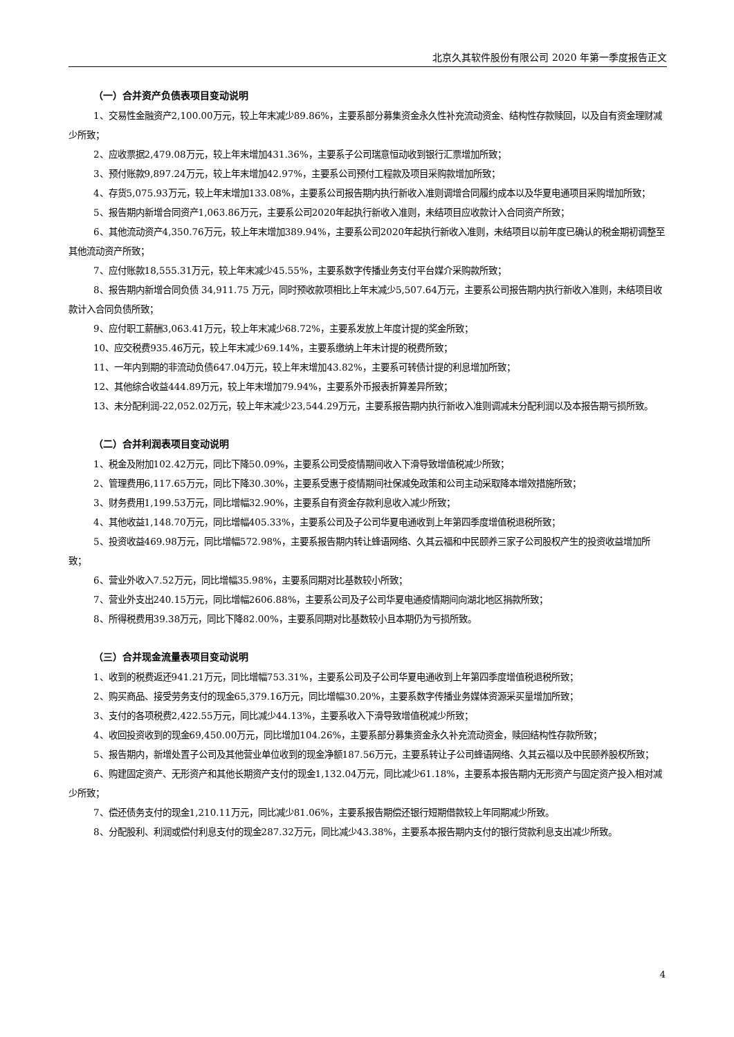北京久其软件股份有限公司 2020 年第一季度报告正文
（一）合并资产负债表项目变动说明
1、交易性金融资产2,100.00万元，较上年末减少89.86%，主要系部分募集资金永久性补充流动资金、结构性存款赎回，以及自有资金理财减少所致；
2、应收票据2,479.08万元，较上年末增加431.36%，主要系子公司瑞意恒动收到银行汇票增加所致；
3、预付账款9,897.24万元，较上年末增加42.97%，主要系公司预付工程款及项目采购款增加所致；
4、存货5,075.93万元，较上年末增加133.08%，主要系公司报告期内执行新收入准则调增合同履约成本以及华夏电通项目采购增加所致；
5、报告期内新增合同资产1,063.86万元，主要系公司2020年起执行新收入准则，未结项目应收款计入合同资产所致；
6、其他流动资产4,350.76万元，较上年末增加389.94%，主要系公司2020年起执行新收入准则，未结项目以前年度已确认的税金期初调整至其他流动资产所致；
7、应付账款18,555.31万元，较上年末减少45.55%，主要系数字传播业务支付平台媒介采购款所致；
8、报告期内新增合同负债 34,911.75 万元，同时预收款项相比上年末减少5,507.64万元，主要系公司报告期内执行新收入准则，未结项目收款计入合同负债所致；
9、应付职工薪酬3,063.41万元，较上年末减少68.72%，主要系发放上年度计提的奖金所致；
10、应交税费935.46万元，较上年末减少69.14%，主要系缴纳上年末计提的税费所致；
11、一年内到期的非流动负债647.04万元，较上年末增加43.82%，主要系可转债计提的利息增加所致；
12、其他综合收益444.89万元，较上年末增加79.94%，主要系外币报表折算差异所致；
13、未分配利润-22,052.02万元，较上年末减少23,544.29万元，主要系报告期内执行新收入准则调减未分配利润以及本报告期亏损所致。
（二）合并利润表项目变动说明
1、税金及附加102.42万元，同比下降50.09%，主要系公司受疫情期间收入下滑导致增值税减少所致；
2、管理费用6,117.65万元，同比下降30.30%，主要系受惠于疫情期间社保减免政策和公司主动采取降本增效措施所致；
3、财务费用1,199.53万元，同比增幅32.90%，主要系自有资金存款利息收入减少所致；
4、其他收益1,148.70万元，同比增幅405.33%，主要系公司及子公司华夏电通收到上年第四季度增值税退税所致；
5、投资收益469.98万元，同比增幅572.98%，主要系报告期内转让蜂语网络、久其云福和中民颐养三家子公司股权产生的投资收益增加所致；
6、营业外收入7.52万元，同比增幅35.98%，主要系同期对比基数较小所致；
7、营业外支出240.15万元，同比增幅2606.88%，主要系公司及子公司华夏电通疫情期间向湖北地区捐款所致；
8、所得税费用39.38万元，同比下降82.00%，主要系同期对比基数较小且本期仍为亏损所致。
（三）合并现金流量表项目变动说明
1、收到的税费返还941.21万元，同比增幅753.31%，主要系公司及子公司华夏电通收到上年第四季度增值税退税所致；
2、购买商品、接受劳务支付的现金65,379.16万元，同比增幅30.20%，主要系数字传播业务媒体资源采买量增加所致；
3、支付的各项税费2,422.55万元，同比减少44.13%，主要系收入下滑导致增值税减少所致；
4、收回投资收到的现金69,450.00万元，同比增加104.26%，主要系部分募集资金永久补充流动资金，赎回结构性存款所致；
5、报告期内，新增处置子公司及其他营业单位收到的现金净额187.56万元，主要系转让子公司蜂语网络、久其云福以及中民颐养股权所致；
6、购建固定资产、无形资产和其他长期资产支付的现金1,132.04万元，同比减少61.18%，主要系本报告期内无形资产与固定资产投入相对减少所致；
7、偿还债务支付的现金1,210.11万元，同比减少81.06%，主要系报告期偿还银行短期借款较上年同期减少所致。
8、分配股利、利润或偿付利息支付的现金287.32万元，同比减少43.38%，主要系本报告期内支付的银行贷款利息支出减少所致。
4